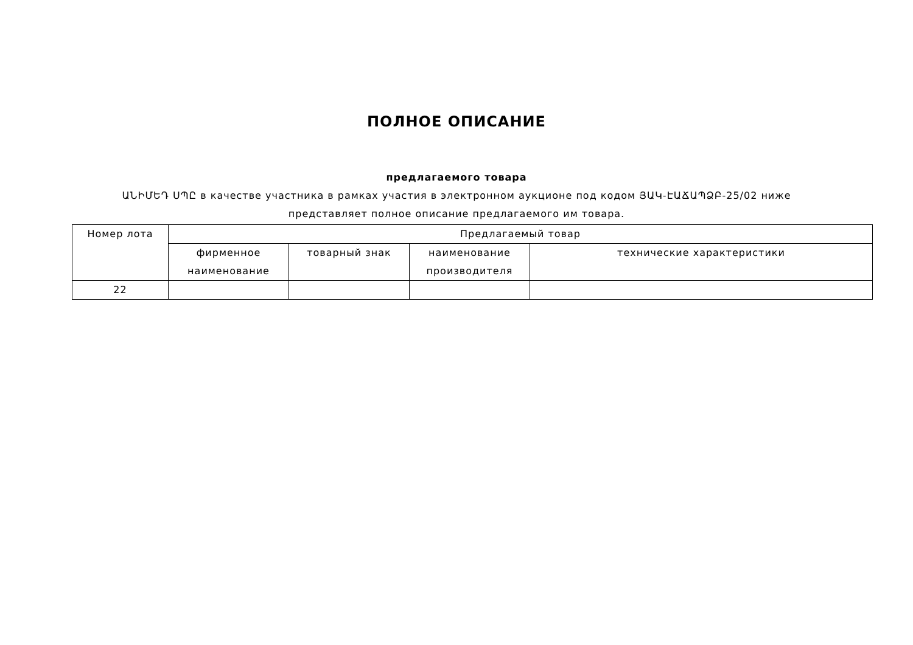ПОЛНОЕ ОПИСАНИЕ
предлагаемого товара
ԱՆԻՄԵԴ ՍՊԸ в качестве участника в рамках участия в электронном аукционе под кодом ՅԱԿ-ԷԱՃԱՊՁԲ-25/02 ниже представляет полное описание предлагаемого им товара.
| Номер лота | Предлагаемый товар | | | |
| --- | --- | --- | --- | --- |
| | фирменное наименование | товарный знак | наименование производителя | технические характеристики |
| 22 | | | | |